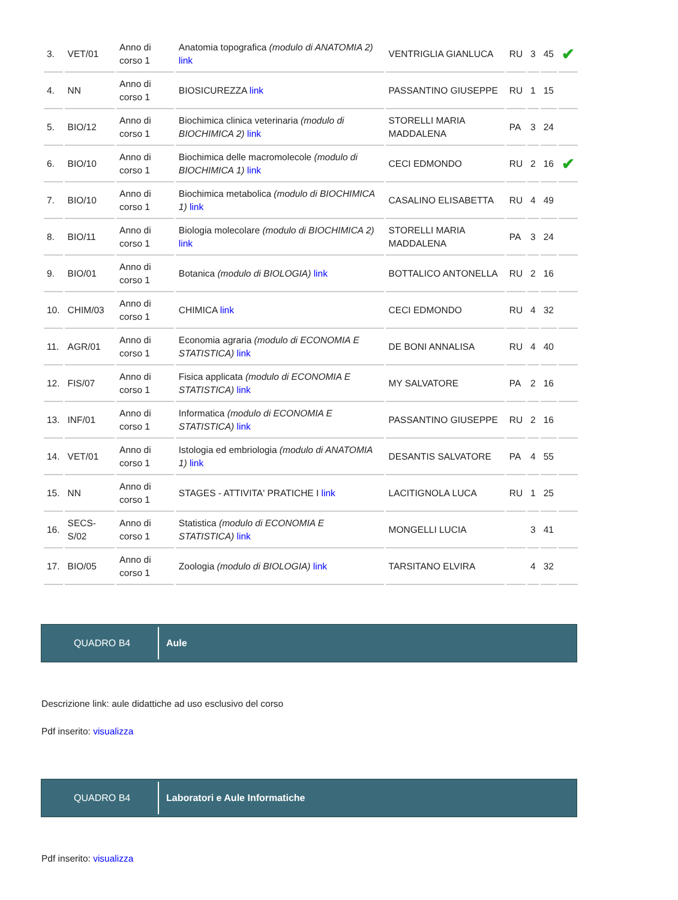| 3. | VET/01 | Anno di corso 1 | Anatomia topografica (modulo di ANATOMIA 2) link | VENTRIGLIA GIANLUCA | RU | 3 | 45 | ✔ |
| 4. | NN | Anno di corso 1 | BIOSICUREZZA link | PASSANTINO GIUSEPPE | RU | 1 | 15 | |
| 5. | BIO/12 | Anno di corso 1 | Biochimica clinica veterinaria (modulo di BIOCHIMICA 2) link | STORELLI MARIA MADDALENA | PA | 3 | 24 | |
| 6. | BIO/10 | Anno di corso 1 | Biochimica delle macromolecole (modulo di BIOCHIMICA 1) link | CECI EDMONDO | RU | 2 | 16 | ✔ |
| 7. | BIO/10 | Anno di corso 1 | Biochimica metabolica (modulo di BIOCHIMICA 1) link | CASALINO ELISABETTA | RU | 4 | 49 | |
| 8. | BIO/11 | Anno di corso 1 | Biologia molecolare (modulo di BIOCHIMICA 2) link | STORELLI MARIA MADDALENA | PA | 3 | 24 | |
| 9. | BIO/01 | Anno di corso 1 | Botanica (modulo di BIOLOGIA) link | BOTTALICO ANTONELLA | RU | 2 | 16 | |
| 10. | CHIM/03 | Anno di corso 1 | CHIMICA link | CECI EDMONDO | RU | 4 | 32 | |
| 11. | AGR/01 | Anno di corso 1 | Economia agraria (modulo di ECONOMIA E STATISTICA) link | DE BONI ANNALISA | RU | 4 | 40 | |
| 12. | FIS/07 | Anno di corso 1 | Fisica applicata (modulo di ECONOMIA E STATISTICA) link | MY SALVATORE | PA | 2 | 16 | |
| 13. | INF/01 | Anno di corso 1 | Informatica (modulo di ECONOMIA E STATISTICA) link | PASSANTINO GIUSEPPE | RU | 2 | 16 | |
| 14. | VET/01 | Anno di corso 1 | Istologia ed embriologia (modulo di ANATOMIA 1) link | DESANTIS SALVATORE | PA | 4 | 55 | |
| 15. | NN | Anno di corso 1 | STAGES - ATTIVITA' PRATICHE I link | LACITIGNOLA LUCA | RU | 1 | 25 | |
| 16. | SECS-S/02 | Anno di corso 1 | Statistica (modulo di ECONOMIA E STATISTICA) link | MONGELLI LUCIA | | 3 | 41 | |
| 17. | BIO/05 | Anno di corso 1 | Zoologia (modulo di BIOLOGIA) link | TARSITANO ELVIRA | | 4 | 32 | |
QUADRO B4
Aule
Descrizione link: aule didattiche ad uso esclusivo del corso
Pdf inserito: visualizza
QUADRO B4
Laboratori e Aule Informatiche
Pdf inserito: visualizza